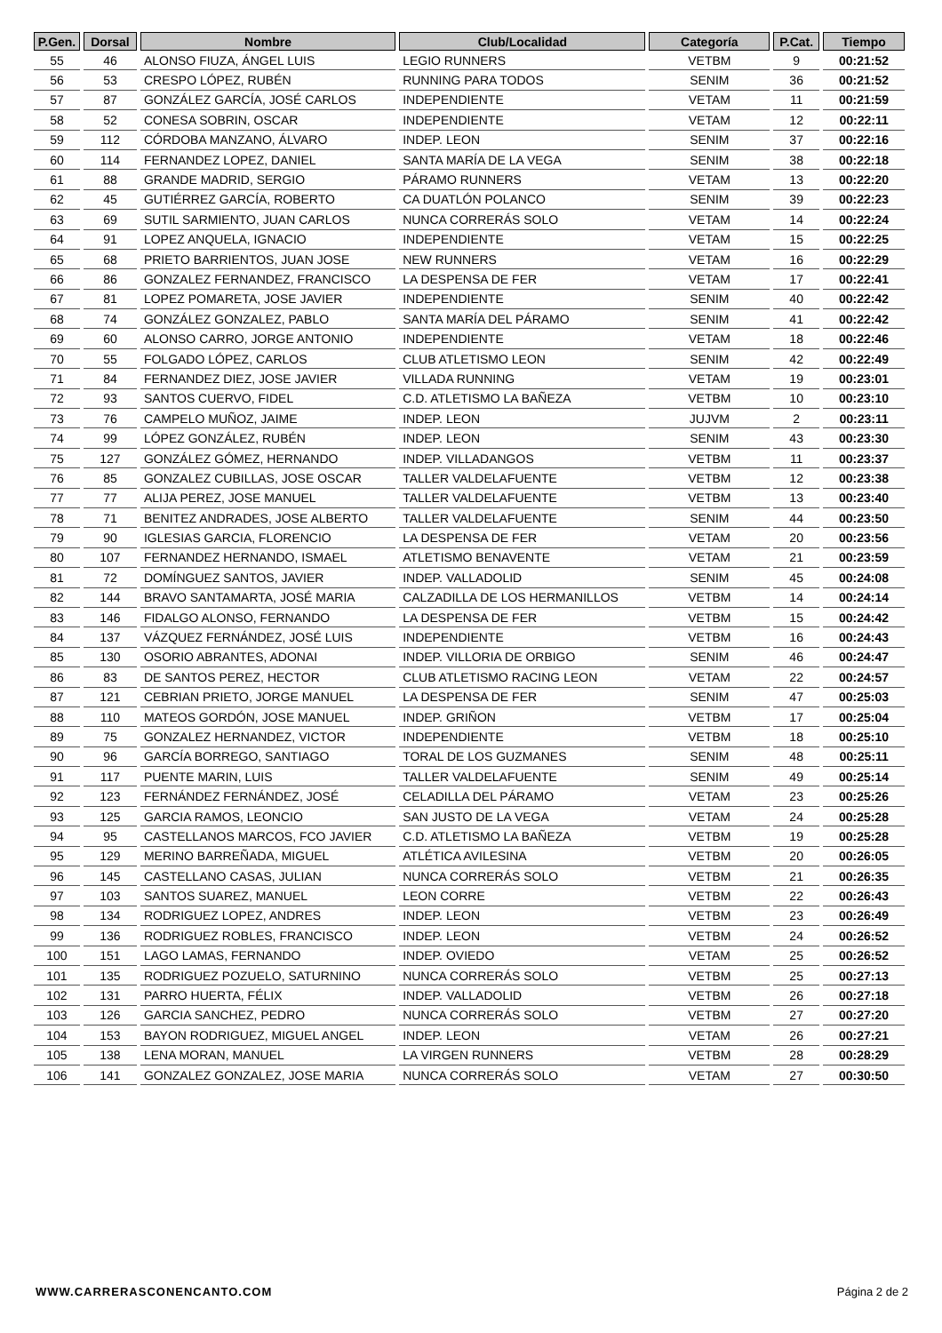| P.Gen. | Dorsal | Nombre | Club/Localidad | Categoría | P.Cat. | Tiempo |
| --- | --- | --- | --- | --- | --- | --- |
| 55 | 46 | ALONSO FIUZA, ÁNGEL LUIS | LEGIO RUNNERS | VETBM | 9 | 00:21:52 |
| 56 | 53 | CRESPO LÓPEZ, RUBÉN | RUNNING PARA TODOS | SENIM | 36 | 00:21:52 |
| 57 | 87 | GONZÁLEZ GARCÍA, JOSÉ CARLOS | INDEPENDIENTE | VETAM | 11 | 00:21:59 |
| 58 | 52 | CONESA SOBRIN, OSCAR | INDEPENDIENTE | VETAM | 12 | 00:22:11 |
| 59 | 112 | CÓRDOBA MANZANO, ÁLVARO | INDEP. LEON | SENIM | 37 | 00:22:16 |
| 60 | 114 | FERNANDEZ LOPEZ, DANIEL | SANTA MARÍA DE LA VEGA | SENIM | 38 | 00:22:18 |
| 61 | 88 | GRANDE MADRID, SERGIO | PÁRAMO RUNNERS | VETAM | 13 | 00:22:20 |
| 62 | 45 | GUTIÉRREZ GARCÍA, ROBERTO | CA DUATLÓN POLANCO | SENIM | 39 | 00:22:23 |
| 63 | 69 | SUTIL SARMIENTO, JUAN CARLOS | NUNCA CORRERÁS SOLO | VETAM | 14 | 00:22:24 |
| 64 | 91 | LOPEZ ANQUELA, IGNACIO | INDEPENDIENTE | VETAM | 15 | 00:22:25 |
| 65 | 68 | PRIETO BARRIENTOS, JUAN JOSE | NEW RUNNERS | VETAM | 16 | 00:22:29 |
| 66 | 86 | GONZALEZ FERNANDEZ, FRANCISCO | LA DESPENSA DE FER | VETAM | 17 | 00:22:41 |
| 67 | 81 | LOPEZ POMARETA, JOSE JAVIER | INDEPENDIENTE | SENIM | 40 | 00:22:42 |
| 68 | 74 | GONZÁLEZ GONZALEZ, PABLO | SANTA MARÍA DEL PÁRAMO | SENIM | 41 | 00:22:42 |
| 69 | 60 | ALONSO CARRO, JORGE ANTONIO | INDEPENDIENTE | VETAM | 18 | 00:22:46 |
| 70 | 55 | FOLGADO LÓPEZ, CARLOS | CLUB ATLETISMO LEON | SENIM | 42 | 00:22:49 |
| 71 | 84 | FERNANDEZ DIEZ, JOSE JAVIER | VILLADA RUNNING | VETAM | 19 | 00:23:01 |
| 72 | 93 | SANTOS CUERVO, FIDEL | C.D. ATLETISMO LA BAÑEZA | VETBM | 10 | 00:23:10 |
| 73 | 76 | CAMPELO MUÑOZ, JAIME | INDEP. LEON | JUJVM | 2 | 00:23:11 |
| 74 | 99 | LÓPEZ GONZÁLEZ, RUBÉN | INDEP. LEON | SENIM | 43 | 00:23:30 |
| 75 | 127 | GONZÁLEZ GÓMEZ, HERNANDO | INDEP. VILLADANGOS | VETBM | 11 | 00:23:37 |
| 76 | 85 | GONZALEZ CUBILLAS, JOSE OSCAR | TALLER VALDELAFUENTE | VETBM | 12 | 00:23:38 |
| 77 | 77 | ALIJA PEREZ, JOSE MANUEL | TALLER VALDELAFUENTE | VETBM | 13 | 00:23:40 |
| 78 | 71 | BENITEZ ANDRADES, JOSE ALBERTO | TALLER VALDELAFUENTE | SENIM | 44 | 00:23:50 |
| 79 | 90 | IGLESIAS GARCIA, FLORENCIO | LA DESPENSA DE FER | VETAM | 20 | 00:23:56 |
| 80 | 107 | FERNANDEZ HERNANDO, ISMAEL | ATLETISMO BENAVENTE | VETAM | 21 | 00:23:59 |
| 81 | 72 | DOMÍNGUEZ SANTOS, JAVIER | INDEP. VALLADOLID | SENIM | 45 | 00:24:08 |
| 82 | 144 | BRAVO SANTAMARTA, JOSÉ MARIA | CALZADILLA DE LOS HERMANILLOS | VETBM | 14 | 00:24:14 |
| 83 | 146 | FIDALGO ALONSO, FERNANDO | LA DESPENSA DE FER | VETBM | 15 | 00:24:42 |
| 84 | 137 | VÁZQUEZ FERNÁNDEZ, JOSÉ LUIS | INDEPENDIENTE | VETBM | 16 | 00:24:43 |
| 85 | 130 | OSORIO ABRANTES, ADONAI | INDEP. VILLORIA DE ORBIGO | SENIM | 46 | 00:24:47 |
| 86 | 83 | DE SANTOS PEREZ, HECTOR | CLUB ATLETISMO RACING LEON | VETAM | 22 | 00:24:57 |
| 87 | 121 | CEBRIAN PRIETO, JORGE MANUEL | LA DESPENSA DE FER | SENIM | 47 | 00:25:03 |
| 88 | 110 | MATEOS GORDÓN, JOSE MANUEL | INDEP. GRIÑON | VETBM | 17 | 00:25:04 |
| 89 | 75 | GONZALEZ HERNANDEZ, VICTOR | INDEPENDIENTE | VETBM | 18 | 00:25:10 |
| 90 | 96 | GARCÍA BORREGO, SANTIAGO | TORAL DE LOS GUZMANES | SENIM | 48 | 00:25:11 |
| 91 | 117 | PUENTE MARIN, LUIS | TALLER VALDELAFUENTE | SENIM | 49 | 00:25:14 |
| 92 | 123 | FERNÁNDEZ FERNÁNDEZ, JOSÉ | CELADILLA DEL PÁRAMO | VETAM | 23 | 00:25:26 |
| 93 | 125 | GARCIA RAMOS, LEONCIO | SAN JUSTO DE LA VEGA | VETAM | 24 | 00:25:28 |
| 94 | 95 | CASTELLANOS MARCOS, FCO JAVIER | C.D. ATLETISMO LA BAÑEZA | VETBM | 19 | 00:25:28 |
| 95 | 129 | MERINO BARREÑADA, MIGUEL | ATLÉTICA AVILESINA | VETBM | 20 | 00:26:05 |
| 96 | 145 | CASTELLANO CASAS, JULIAN | NUNCA CORRERÁS SOLO | VETBM | 21 | 00:26:35 |
| 97 | 103 | SANTOS SUAREZ, MANUEL | LEON CORRE | VETBM | 22 | 00:26:43 |
| 98 | 134 | RODRIGUEZ LOPEZ, ANDRES | INDEP. LEON | VETBM | 23 | 00:26:49 |
| 99 | 136 | RODRIGUEZ ROBLES, FRANCISCO | INDEP. LEON | VETBM | 24 | 00:26:52 |
| 100 | 151 | LAGO LAMAS, FERNANDO | INDEP. OVIEDO | VETAM | 25 | 00:26:52 |
| 101 | 135 | RODRIGUEZ POZUELO, SATURNINO | NUNCA CORRERÁS SOLO | VETBM | 25 | 00:27:13 |
| 102 | 131 | PARRO HUERTA, FÉLIX | INDEP. VALLADOLID | VETBM | 26 | 00:27:18 |
| 103 | 126 | GARCIA SANCHEZ, PEDRO | NUNCA CORRERÁS SOLO | VETBM | 27 | 00:27:20 |
| 104 | 153 | BAYON RODRIGUEZ, MIGUEL ANGEL | INDEP. LEON | VETAM | 26 | 00:27:21 |
| 105 | 138 | LENA MORAN, MANUEL | LA VIRGEN RUNNERS | VETBM | 28 | 00:28:29 |
| 106 | 141 | GONZALEZ GONZALEZ, JOSE MARIA | NUNCA CORRERÁS SOLO | VETAM | 27 | 00:30:50 |
WWW.CARRERASCONENCANTO.COM Página 2 de 2